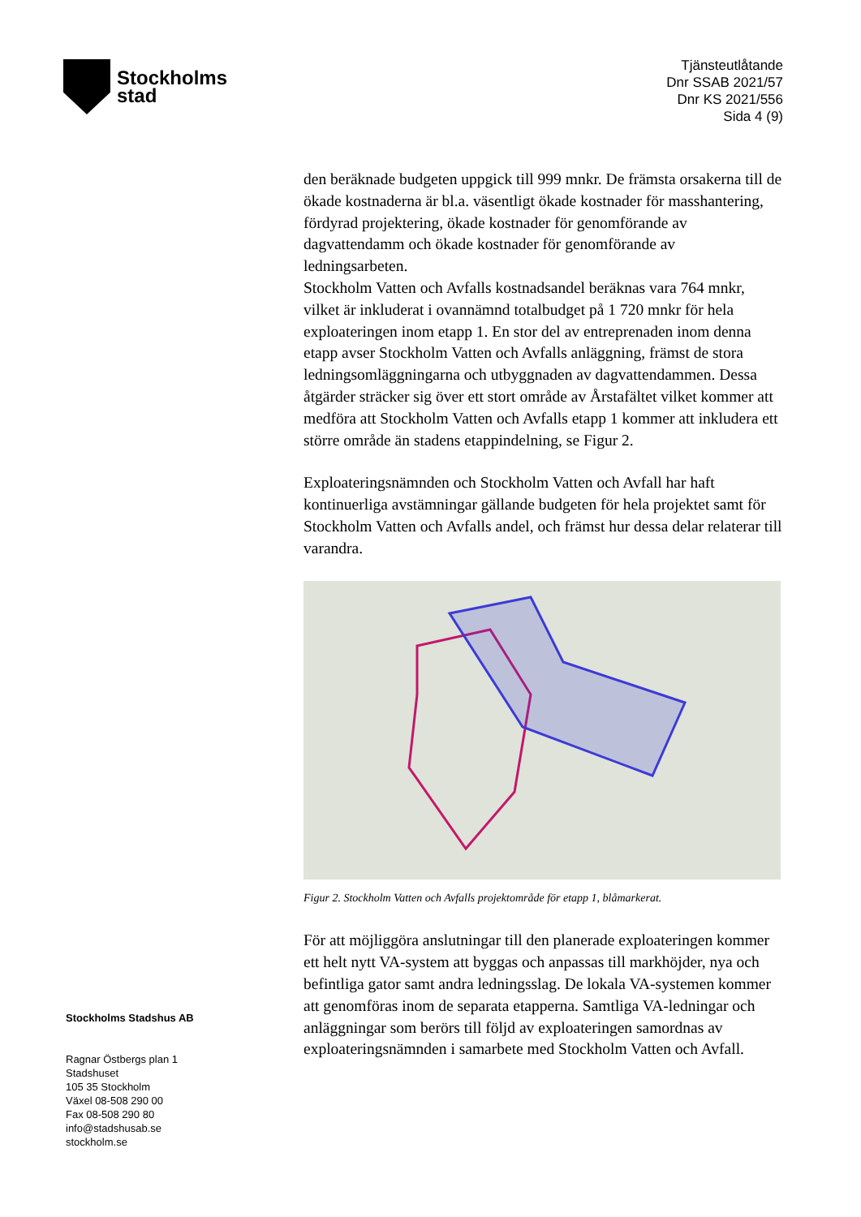Stockholms
stad
Tjänsteutlåtande
Dnr SSAB 2021/57
Dnr KS 2021/556
Sida 4 (9)
den beräknade budgeten uppgick till 999 mnkr. De främsta orsakerna till de ökade kostnaderna är bl.a. väsentligt ökade kostnader för masshantering, fördyrad projektering, ökade kostnader för genomförande av dagvattendamm och ökade kostnader för genomförande av ledningsarbeten.
Stockholm Vatten och Avfalls kostnadsandel beräknas vara 764 mnkr, vilket är inkluderat i ovannämnd totalbudget på 1 720 mnkr för hela exploateringen inom etapp 1. En stor del av entreprenaden inom denna etapp avser Stockholm Vatten och Avfalls anläggning, främst de stora ledningsomläggningarna och utbyggnaden av dagvattendammen. Dessa åtgärder sträcker sig över ett stort område av Årstafältet vilket kommer att medföra att Stockholm Vatten och Avfalls etapp 1 kommer att inkludera ett större område än stadens etappindelning, se Figur 2.
Exploateringsnämnden och Stockholm Vatten och Avfall har haft kontinuerliga avstämningar gällande budgeten för hela projektet samt för Stockholm Vatten och Avfalls andel, och främst hur dessa delar relaterar till varandra.
Figur 2. Stockholm Vatten och Avfalls projektområde för etapp 1, blåmarkerat.
För att möjliggöra anslutningar till den planerade exploateringen kommer ett helt nytt VA-system att byggas och anpassas till markhöjder, nya och befintliga gator samt andra ledningsslag. De lokala VA-systemen kommer att genomföras inom de separata etapperna. Samtliga VA-ledningar och anläggningar som berörs till följd av exploateringen samordnas av exploateringsnämnden i samarbete med Stockholm Vatten och Avfall.
Stockholms Stadshus AB
Ragnar Östbergs plan 1
Stadshuset
105 35 Stockholm
Växel 08-508 290 00
Fax 08-508 290 80
info@stadshusab.se
stockholm.se